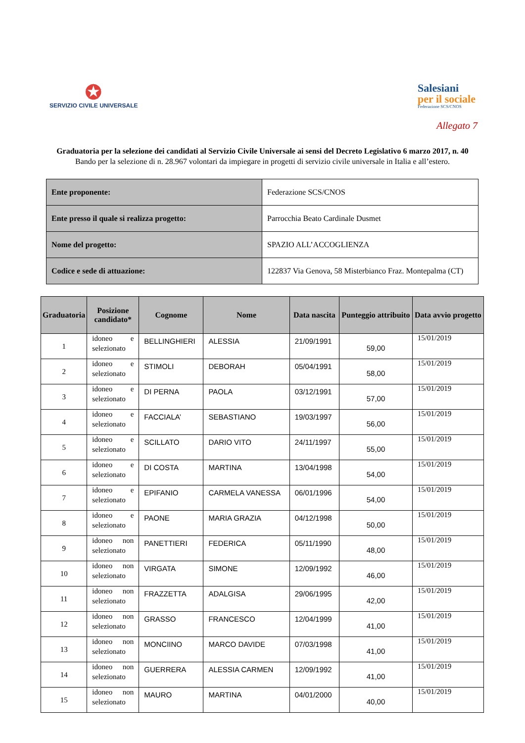✪
SERVIZIO CIVILE UNIVERSALE
Salesiani
per il sociale
Federazione SCS/CNOS
Allegato 7
Graduatoria per la selezione dei candidati al Servizio Civile Universale ai sensi del Decreto Legislativo 6 marzo 2017, n. 40
Bando per la selezione di n. 28.967 volontari da impiegare in progetti di servizio civile universale in Italia e all’estero.
| Ente proponente: | Federazione SCS/CNOS |
| Ente presso il quale si realizza progetto: | Parrocchia Beato Cardinale Dusmet |
| Nome del progetto: | SPAZIO ALL’ACCOGLIENZA |
| Codice e sede di attuazione: | 122837 Via Genova, 58 Misterbianco Fraz. Montepalma (CT) |
| Graduatoria | Posizione candidato* | Cognome | Nome | Data nascita | Punteggio attribuito | Data avvio progetto |
| --- | --- | --- | --- | --- | --- | --- |
| 1 | idoneo e selezionato | BELLINGHIERI | ALESSIA | 21/09/1991 | 59,00 | 15/01/2019 |
| 2 | idoneo e selezionato | STIMOLI | DEBORAH | 05/04/1991 | 58,00 | 15/01/2019 |
| 3 | idoneo e selezionato | DI PERNA | PAOLA | 03/12/1991 | 57,00 | 15/01/2019 |
| 4 | idoneo e selezionato | FACCIALA’ | SEBASTIANO | 19/03/1997 | 56,00 | 15/01/2019 |
| 5 | idoneo e selezionato | SCILLATO | DARIO VITO | 24/11/1997 | 55,00 | 15/01/2019 |
| 6 | idoneo e selezionato | DI COSTA | MARTINA | 13/04/1998 | 54,00 | 15/01/2019 |
| 7 | idoneo e selezionato | EPIFANIO | CARMELA VANESSA | 06/01/1996 | 54,00 | 15/01/2019 |
| 8 | idoneo e selezionato | PAONE | MARIA GRAZIA | 04/12/1998 | 50,00 | 15/01/2019 |
| 9 | idoneo non selezionato | PANETTIERI | FEDERICA | 05/11/1990 | 48,00 | 15/01/2019 |
| 10 | idoneo non selezionato | VIRGATA | SIMONE | 12/09/1992 | 46,00 | 15/01/2019 |
| 11 | idoneo non selezionato | FRAZZETTA | ADALGISA | 29/06/1995 | 42,00 | 15/01/2019 |
| 12 | idoneo non selezionato | GRASSO | FRANCESCO | 12/04/1999 | 41,00 | 15/01/2019 |
| 13 | idoneo non selezionato | MONCIINO | MARCO DAVIDE | 07/03/1998 | 41,00 | 15/01/2019 |
| 14 | idoneo non selezionato | GUERRERA | ALESSIA CARMEN | 12/09/1992 | 41,00 | 15/01/2019 |
| 15 | idoneo non selezionato | MAURO | MARTINA | 04/01/2000 | 40,00 | 15/01/2019 |